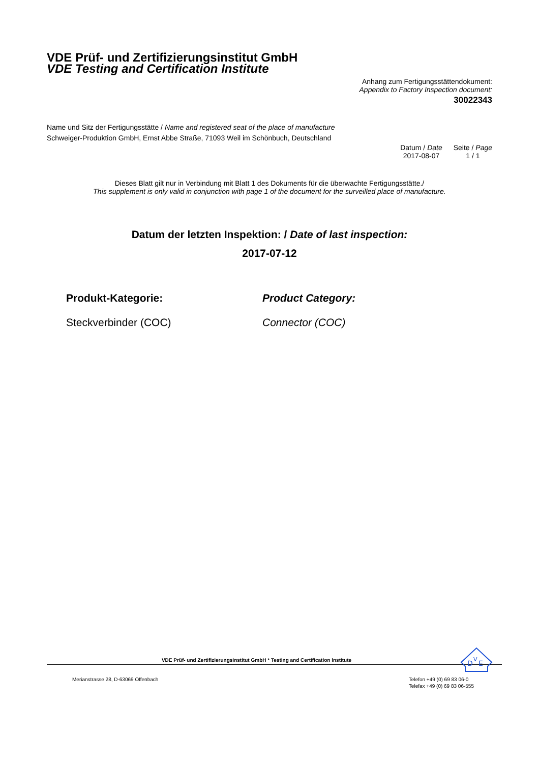VDE Prüf- und Zertifizierungsinstitut GmbH
VDE Testing and Certification Institute
Anhang zum Fertigungsstättendokument:
Appendix to Factory Inspection document:
30022343
Name und Sitz der Fertigungsstätte / Name and registered seat of the place of manufacture
Schweiger-Produktion GmbH, Ernst Abbe Straße, 71093 Weil im Schönbuch, Deutschland
Datum / Date
2017-08-07
Seite / Page
1 / 1
Dieses Blatt gilt nur in Verbindung mit Blatt 1 des Dokuments für die überwachte Fertigungsstätte./
This supplement is only valid in conjunction with page 1 of the document for the surveilled place of manufacture.
Datum der letzten Inspektion: / Date of last inspection:
2017-07-12
Produkt-Kategorie:
Steckverbinder (COC)
Product Category:
Connector (COC)
D
V
E
VDE Prüf- und Zertifizierungsinstitut GmbH * Testing and Certification Institute
Merianstrasse 28, D-63069 Offenbach
Telefon +49 (0) 69 83 06-0
Telefax +49 (0) 69 83 06-555